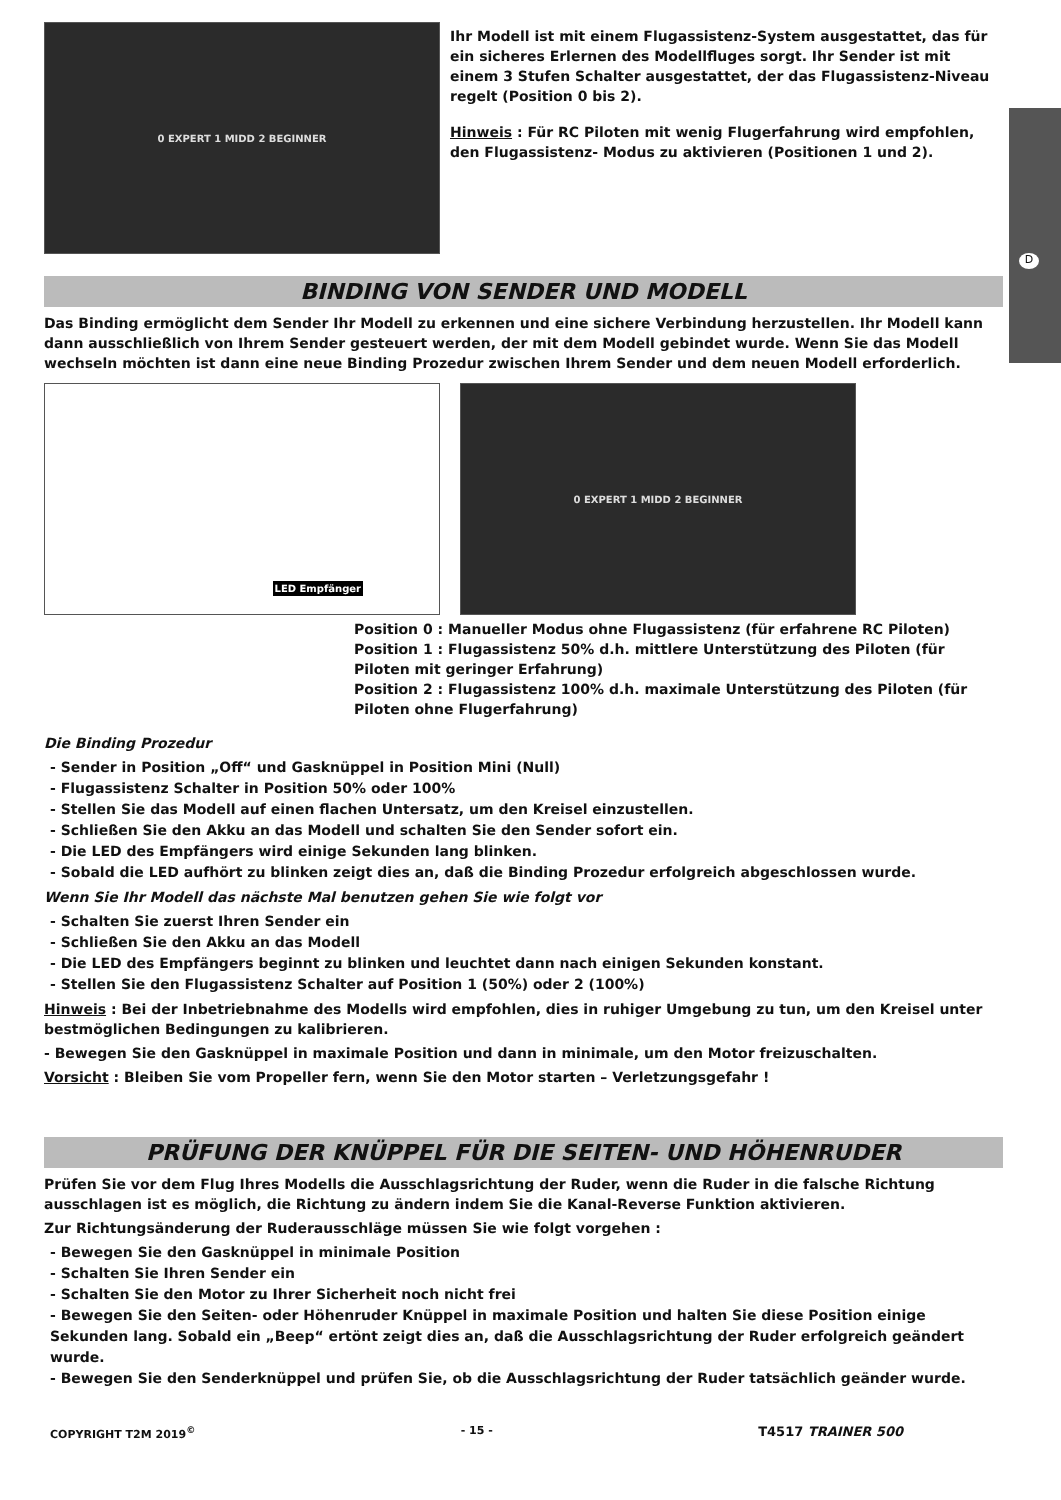D
0 EXPERT 1 MIDD 2 BEGINNER
Ihr Modell ist mit einem Flugassistenz-System ausgestattet, das für ein sicheres Erlernen des Modellfluges sorgt. Ihr Sender ist mit einem 3 Stufen Schalter ausgestattet, der das Flugassistenz-Niveau regelt (Position 0 bis 2).
Hinweis : Für RC Piloten mit wenig Flugerfahrung wird empfohlen, den Flugassistenz- Modus zu aktivieren (Positionen 1 und 2).
BINDING VON SENDER UND MODELL
Das Binding ermöglicht dem Sender Ihr Modell zu erkennen und eine sichere Verbindung herzustellen. Ihr Modell kann dann ausschließlich von Ihrem Sender gesteuert werden, der mit dem Modell gebindet wurde. Wenn Sie das Modell wechseln möchten ist dann eine neue Binding Prozedur zwischen Ihrem Sender und dem neuen Modell erforderlich.
LED Empfänger 0 EXPERT 1 MIDD 2 BEGINNER
Position 0 : Manueller Modus ohne Flugassistenz (für erfahrene RC Piloten)
Position 1 : Flugassistenz 50% d.h. mittlere Unterstützung des Piloten (für Piloten mit geringer Erfahrung)
Position 2 : Flugassistenz 100% d.h. maximale Unterstützung des Piloten (für Piloten ohne Flugerfahrung)
Die Binding Prozedur
- Sender in Position „Off“ und Gasknüppel in Position Mini (Null)
- Flugassistenz Schalter in Position 50% oder 100%
- Stellen Sie das Modell auf einen flachen Untersatz, um den Kreisel einzustellen.
- Schließen Sie den Akku an das Modell und schalten Sie den Sender sofort ein.
- Die LED des Empfängers wird einige Sekunden lang blinken.
- Sobald die LED aufhört zu blinken zeigt dies an, daß die Binding Prozedur erfolgreich abgeschlossen wurde.
Wenn Sie Ihr Modell das nächste Mal benutzen gehen Sie wie folgt vor
- Schalten Sie zuerst Ihren Sender ein
- Schließen Sie den Akku an das Modell
- Die LED des Empfängers beginnt zu blinken und leuchtet dann nach einigen Sekunden konstant.
- Stellen Sie den Flugassistenz Schalter auf Position 1 (50%) oder 2 (100%)
Hinweis : Bei der Inbetriebnahme des Modells wird empfohlen, dies in ruhiger Umgebung zu tun, um den Kreisel unter bestmöglichen Bedingungen zu kalibrieren.
- Bewegen Sie den Gasknüppel in maximale Position und dann in minimale, um den Motor freizuschalten.
Vorsicht : Bleiben Sie vom Propeller fern, wenn Sie den Motor starten – Verletzungsgefahr !
PRÜFUNG DER KNÜPPEL FÜR DIE SEITEN- UND HÖHENRUDER
Prüfen Sie vor dem Flug Ihres Modells die Ausschlagsrichtung der Ruder, wenn die Ruder in die falsche Richtung ausschlagen ist es möglich, die Richtung zu ändern indem Sie die Kanal-Reverse Funktion aktivieren.
Zur Richtungsänderung der Ruderausschläge müssen Sie wie folgt vorgehen :
- Bewegen Sie den Gasknüppel in minimale Position
- Schalten Sie Ihren Sender ein
- Schalten Sie den Motor zu Ihrer Sicherheit noch nicht frei
- Bewegen Sie den Seiten- oder Höhenruder Knüppel in maximale Position und halten Sie diese Position einige Sekunden lang. Sobald ein „Beep“ ertönt zeigt dies an, daß die Ausschlagsrichtung der Ruder erfolgreich geändert wurde.
- Bewegen Sie den Senderknüppel und prüfen Sie, ob die Ausschlagsrichtung der Ruder tatsächlich geänder wurde.
COPYRIGHT T2M 2019<sup>©</sup> - 15 - T4517 TRAINER 500